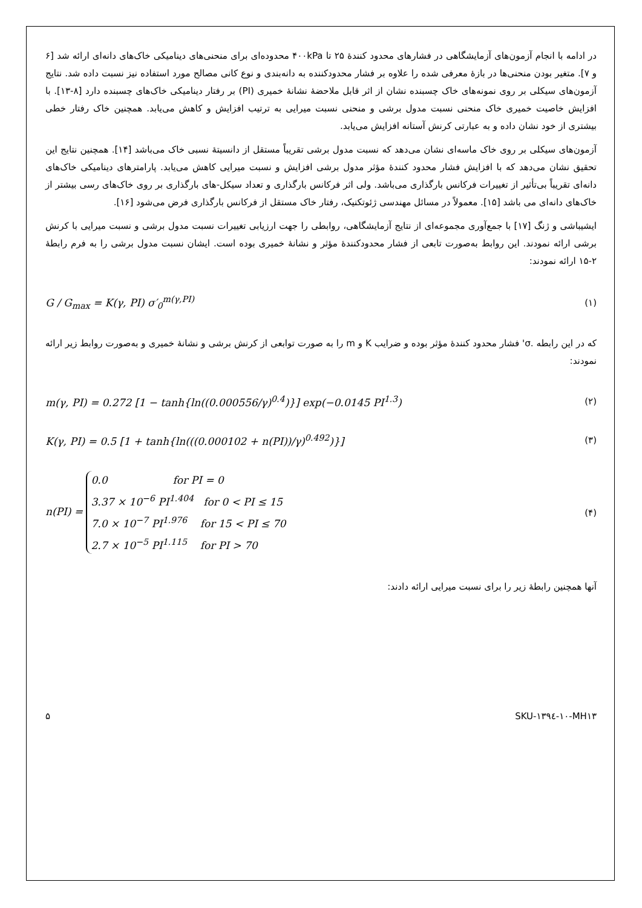در ادامه با انجام آزمون‌های آزمایشگاهی در فشارهای محدود کنندۀ ۲۵ تا ۴۰۰kPa محدوده‌ای برای منحنی‌های دینامیکی خاک‌های دانه‌ای ارائه شد [۶ و ۷]. متغیر بودن منحنی‌ها در بازۀ معرفی شده را علاوه بر فشار محدودکننده به دانه‌بندی و نوع کانی مصالح مورد استفاده نیز نسبت داده شد. نتایج آزمون‌های سیکلی بر روی نمونه‌های خاک چسبنده نشان از اثر قابل ملاحضۀ نشانۀ خمیری (PI) بر رفتار دینامیکی خاک‌های چسبنده دارد [۸-۱۳]. با افزایش خاصیت خمیری خاک منحنی نسبت مدول برشی و منحنی نسبت میرایی به ترتیب افزایش و کاهش می‌یابد. همچنین خاک رفتار خطی بیشتری از خود نشان داده و به عبارتی کرنش آستانه افزایش می‌یابد.
آزمون‌های سیکلی بر روی خاک ماسه‌ای نشان می‌دهد که نسبت مدول برشی تقریباً مستقل از دانسیتۀ نسبی خاک می‌باشد [۱۴]. همچنین نتایج این تحقیق نشان می‌دهد که با افزایش فشار محدود کنندۀ مؤثر مدول برشی افزایش و نسبت میرایی کاهش می‌یابد. پارامترهای دینامیکی خاک‌های دانه‌ای تقریباً بی‌تأثیر از تغییرات فرکانس بارگذاری می‌باشد. ولی اثر فرکانس بارگذاری و تعداد سیکل-های بارگذاری بر روی خاک‌های رسی بیشتر از خاک‌های دانه‌ای می باشد [۱۵]. معمولاً در مسائل مهندسی ژئوتکنیک، رفتار خاک مستقل از فرکانس بارگذاری فرض می‌شود [۱۶].
ایشیباشی و ژنگ [۱۷] با جمع‌آوری مجموعه‌ای از نتایج آزمایشگاهی، روابطی را جهت ارزیابی تغییرات نسبت مدول برشی و نسبت میرایی با کرنش برشی ارائه نمودند. این روابط به‌صورت تابعی از فشار محدودکنندۀ مؤثر و نشانۀ خمیری بوده است. ایشان نسبت مدول برشی را به فرم رابطۀ ۲-۱۵ ارائه نمودند:
G / G<sub>max</sub> = K(γ, PI) σ′<sub>0</sub><sup>m(γ,PI)</sup> (۱)
که در این رابطه .σ' فشار محدود کنندۀ مؤثر بوده و ضرایب K و m را به صورت توابعی از کرنش برشی و نشانۀ خمیری و به‌صورت روابط زیر ارائه نمودند:
m(γ, PI) = 0.272 [1 − tanh{ln((0.000556/γ)<sup>0.4</sup>)}] exp(−0.0145 PI<sup>1.3</sup>) (۲)
K(γ, PI) = 0.5 [1 + tanh{ln(((0.000102 + n(PI))/γ)<sup>0.492</sup>)}] (۳)
n(PI) = 0.0 for PI = 0
3.37 × 10<sup>−6</sup> PI<sup>1.404</sup> for 0 < PI ≤ 15
7.0 × 10<sup>−7</sup> PI<sup>1.976</sup> for 15 < PI ≤ 70
2.7 × 10<sup>−5</sup> PI<sup>1.115</sup> for PI > 70 (۴)
آنها همچنین رابطۀ زیر را برای نسبت میرایی ارائه دادند:
۵ SKU-۱۳۹٤-۱۰-MH۱۳